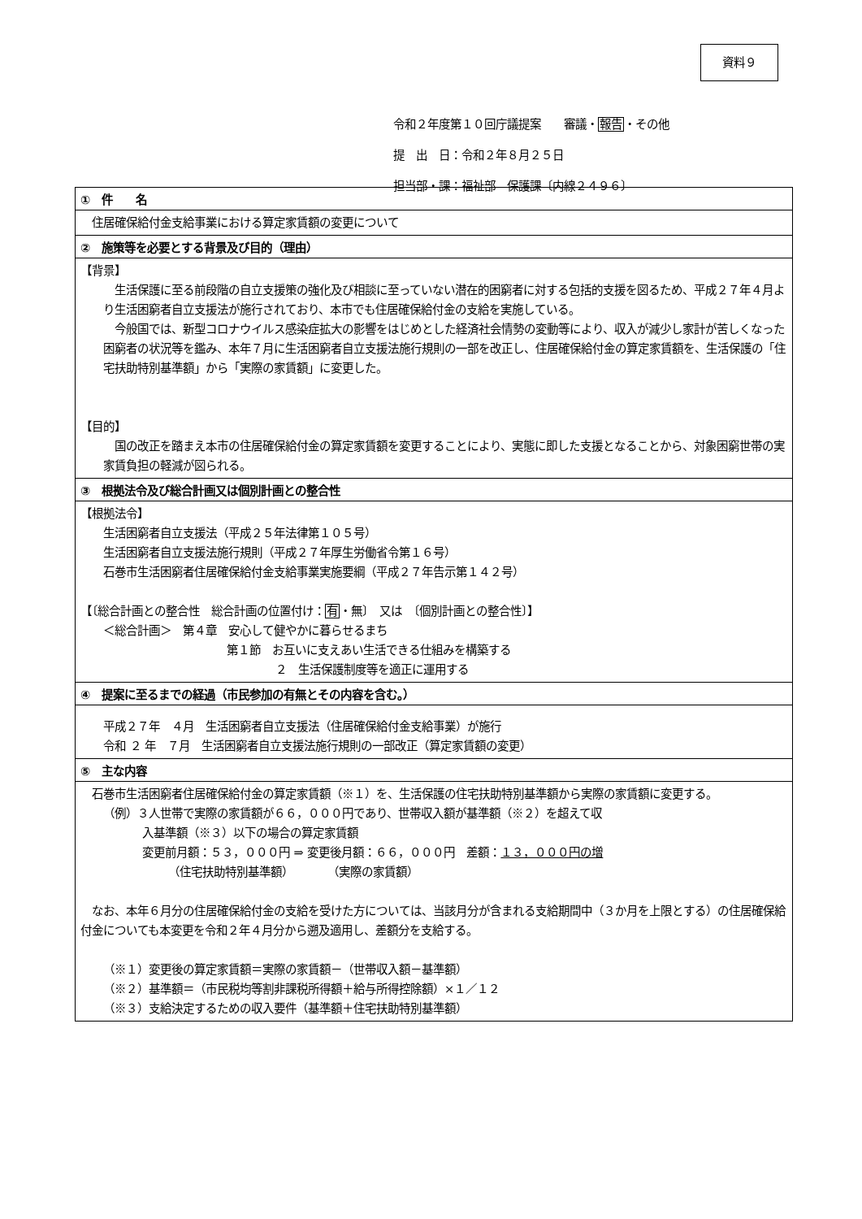資料９
令和２年度第１０回庁議提案　　審議・報告・その他
提　出　日：令和２年８月２５日
担当部・課：福祉部　保護課〔内線２４９６〕
| ① 件 名 |
| --- |
| 住居確保給付金支給事業における算定家賃額の変更について |
| ② 施策等を必要とする背景及び目的（理由） |
| 【背景】 生活保護に至る前段階の自立支援策の強化及び相談に至っていない潜在的困窮者に対する包括的支援を図るため、平成２７年４月より生活困窮者自立支援法が施行されており、本市でも住居確保給付金の支給を実施している。 今般国では、新型コロナウイルス感染症拡大の影響をはじめとした経済社会情勢の変動等により、収入が減少し家計が苦しくなった困窮者の状況等を鑑み、本年７月に生活困窮者自立支援法施行規則の一部を改正し、住居確保給付金の算定家賃額を、生活保護の「住宅扶助特別基準額」から「実際の家賃額」に変更した。 【目的】 国の改正を踏まえ本市の住居確保給付金の算定家賃額を変更することにより、実態に即した支援となることから、対象困窮世帯の実家賃負担の軽減が図られる。 |
| ③ 根拠法令及び総合計画又は個別計画との整合性 |
| 【根拠法令】 生活困窮者自立支援法（平成２５年法律第１０５号） 生活困窮者自立支援法施行規則（平成２７年厚生労働省令第１６号） 石巻市生活困窮者住居確保給付金支給事業実施要綱（平成２７年告示第１４２号） 【〔総合計画との整合性 総合計画の位置付け： 有 ・無〕 又は 〔個別計画との整合性〕】 ＜総合計画＞ 第４章 安心して健やかに暮らせるまち 第１節 お互いに支えあい生活できる仕組みを構築する ２ 生活保護制度等を適正に運用する |
| ④ 提案に至るまでの経過（市民参加の有無とその内容を含む。） |
| 平成２７年 ４月 生活困窮者自立支援法（住居確保給付金支給事業）が施行 令和 ２ 年 ７月 生活困窮者自立支援法施行規則の一部改正（算定家賃額の変更） |
| ⑤ 主な内容 |
| 石巻市生活困窮者住居確保給付金の算定家賃額（※１）を、生活保護の住宅扶助特別基準額から実際の家賃額に変更する。 （例）３人世帯で実際の家賃額が６６，０００円であり、世帯収入額が基準額（※２）を超えて収 入基準額（※３）以下の場合の算定家賃額 変更前月額：５３，０００円 ⇒ 変更後月額：６６，０００円 差額： １３，０００円の増 （住宅扶助特別基準額） （実際の家賃額） なお、本年６月分の住居確保給付金の支給を受けた方については、当該月分が含まれる支給期間中（３か月を上限とする）の住居確保給付金についても本変更を令和２年４月分から遡及適用し、差額分を支給する。 （※１）変更後の算定家賃額＝実際の家賃額－（世帯収入額－基準額） （※２）基準額＝（市民税均等割非課税所得額＋給与所得控除額）×１／１２ （※３）支給決定するための収入要件（基準額＋住宅扶助特別基準額） |